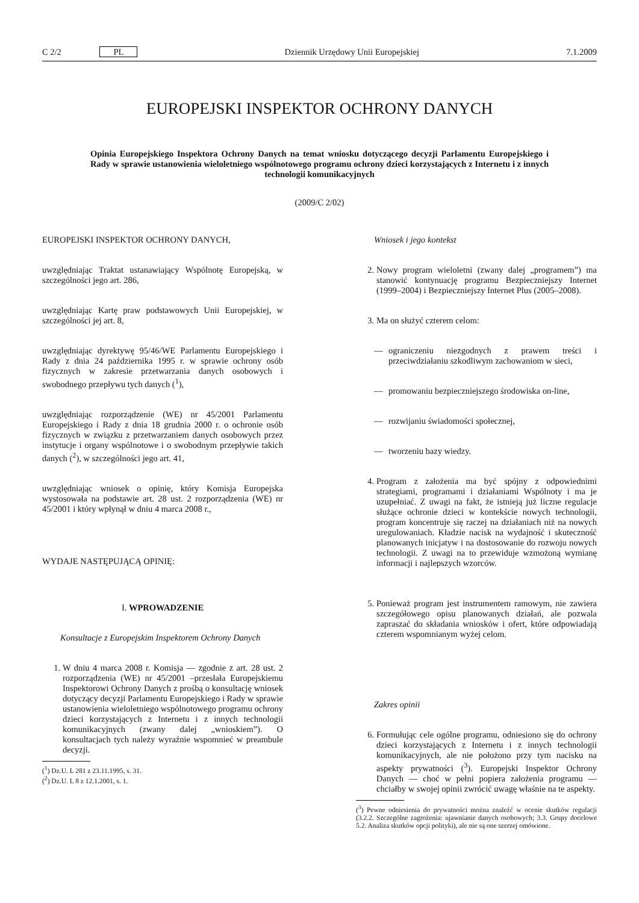C 2/2 PL Dziennik Urzędowy Unii Europejskiej 7.1.2009
EUROPEJSKI INSPEKTOR OCHRONY DANYCH
Opinia Europejskiego Inspektora Ochrony Danych na temat wniosku dotyczącego decyzji Parlamentu Europejskiego i Rady w sprawie ustanowienia wieloletniego wspólnotowego programu ochrony dzieci korzystających z Internetu i z innych technologii komunikacyjnych
(2009/C 2/02)
EUROPEJSKI INSPEKTOR OCHRONY DANYCH,
uwzględniając Traktat ustanawiający Wspólnotę Europejską, w szczególności jego art. 286,
uwzględniając Kartę praw podstawowych Unii Europejskiej, w szczególności jej art. 8,
uwzględniając dyrektywę 95/46/WE Parlamentu Europejskiego i Rady z dnia 24 października 1995 r. w sprawie ochrony osób fizycznych w zakresie przetwarzania danych osobowych i swobodnego przepływu tych danych (<sup>1</sup>),
uwzględniając rozporządzenie (WE) nr 45/2001 Parlamentu Europejskiego i Rady z dnia 18 grudnia 2000 r. o ochronie osób fizycznych w związku z przetwarzaniem danych osobowych przez instytucje i organy wspólnotowe i o swobodnym przepływie takich danych (<sup>2</sup>), w szczególności jego art. 41,
uwzględniając wniosek o opinię, który Komisja Europejska wystosowała na podstawie art. 28 ust. 2 rozporządzenia (WE) nr 45/2001 i który wpłynął w dniu 4 marca 2008 r.,
WYDAJE NASTĘPUJĄCĄ OPINIĘ:
I. WPROWADZENIE
Konsultacje z Europejskim Inspektorem Ochrony Danych
1. W dniu 4 marca 2008 r. Komisja — zgodnie z art. 28 ust. 2 rozporządzenia (WE) nr 45/2001 –przesłała Europejskiemu Inspektorowi Ochrony Danych z prośbą o konsultację wniosek dotyczący decyzji Parlamentu Europejskiego i Rady w sprawie ustanowienia wieloletniego wspólnotowego programu ochrony dzieci korzystających z Internetu i z innych technologii komunikacyjnych (zwany dalej „wnioskiem”). O konsultacjach tych należy wyraźnie wspomnieć w preambule decyzji.
(<sup>1</sup>) Dz.U. L 281 z 23.11.1995, s. 31.
(<sup>2</sup>) Dz.U. L 8 z 12.1.2001, s. 1.
Wniosek i jego kontekst
2. Nowy program wieloletni (zwany dalej „programem”) ma stanowić kontynuację programu Bezpieczniejszy Internet (1999–2004) i Bezpieczniejszy Internet Plus (2005–2008).
3. Ma on służyć czterem celom:
— ograniczeniu niezgodnych z prawem treści i przeciwdziałaniu szkodliwym zachowaniom w sieci,
— promowaniu bezpieczniejszego środowiska on-line,
— rozwijaniu świadomości społecznej,
— tworzeniu bazy wiedzy.
4. Program z założenia ma być spójny z odpowiednimi strategiami, programami i działaniami Wspólnoty i ma je uzupełniać. Z uwagi na fakt, że istnieją już liczne regulacje służące ochronie dzieci w kontekście nowych technologii, program koncentruje się raczej na działaniach niż na nowych uregulowaniach. Kładzie nacisk na wydajność i skuteczność planowanych inicjatyw i na dostosowanie do rozwoju nowych technologii. Z uwagi na to przewiduje wzmożoną wymianę informacji i najlepszych wzorców.
5. Ponieważ program jest instrumentem ramowym, nie zawiera szczegółowego opisu planowanych działań, ale pozwala zapraszać do składania wniosków i ofert, które odpowiadają czterem wspomnianym wyżej celom.
Zakres opinii
6. Formułując cele ogólne programu, odniesiono się do ochrony dzieci korzystających z Internetu i z innych technologii komunikacyjnych, ale nie położono przy tym nacisku na aspekty prywatności (<sup>3</sup>). Europejski Inspektor Ochrony Danych — choć w pełni popiera założenia programu — chciałby w swojej opinii zwrócić uwagę właśnie na te aspekty.
(<sup>3</sup>) Pewne odniesienia do prywatności można znaleźć w ocenie skutków regulacji (3.2.2. Szczególne zagrożenia: ujawnianie danych osobowych; 3.3. Grupy docelowe 5.2. Analiza skutków opcji polityki), ale nie są one szerzej omówione.